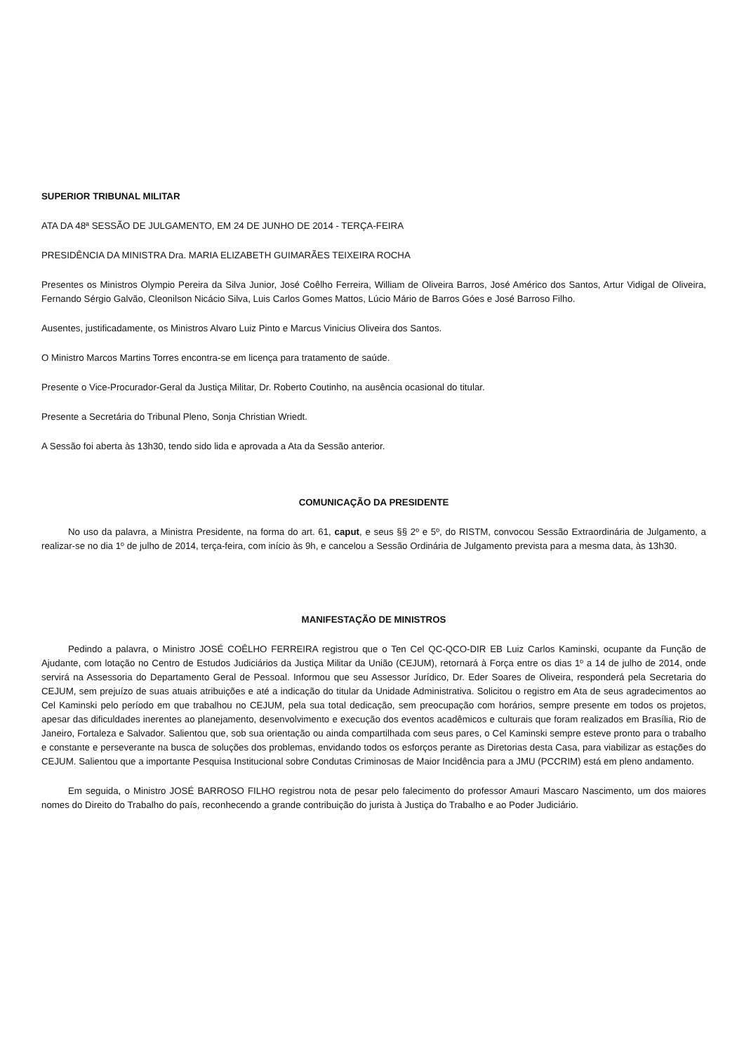SUPERIOR TRIBUNAL MILITAR
ATA DA 48ª SESSÃO DE JULGAMENTO, EM 24 DE JUNHO DE 2014 - TERÇA-FEIRA
PRESIDÊNCIA DA MINISTRA Dra. MARIA ELIZABETH GUIMARÃES TEIXEIRA ROCHA
Presentes os Ministros Olympio Pereira da Silva Junior, José Coêlho Ferreira, William de Oliveira Barros, José Américo dos Santos, Artur Vidigal de Oliveira, Fernando Sérgio Galvão, Cleonilson Nicácio Silva, Luis Carlos Gomes Mattos, Lúcio Mário de Barros Góes e José Barroso Filho.
Ausentes, justificadamente, os Ministros Alvaro Luiz Pinto e Marcus Vinicius Oliveira dos Santos.
O Ministro Marcos Martins Torres encontra-se em licença para tratamento de saúde.
Presente o Vice-Procurador-Geral da Justiça Militar, Dr. Roberto Coutinho, na ausência ocasional do titular.
Presente a Secretária do Tribunal Pleno, Sonja Christian Wriedt.
A Sessão foi aberta às 13h30, tendo sido lida e aprovada a Ata da Sessão anterior.
COMUNICAÇÃO DA PRESIDENTE
No uso da palavra, a Ministra Presidente, na forma do art. 61, caput, e seus §§ 2º e 5º, do RISTM, convocou Sessão Extraordinária de Julgamento, a realizar-se no dia 1º de julho de 2014, terça-feira, com início às 9h, e cancelou a Sessão Ordinária de Julgamento prevista para a mesma data, às 13h30.
MANIFESTAÇÃO DE MINISTROS
Pedindo a palavra, o Ministro JOSÉ COÊLHO FERREIRA registrou que o Ten Cel QC-QCO-DIR EB Luiz Carlos Kaminski, ocupante da Função de Ajudante, com lotação no Centro de Estudos Judiciários da Justiça Militar da União (CEJUM), retornará à Força entre os dias 1º a 14 de julho de 2014, onde servirá na Assessoria do Departamento Geral de Pessoal. Informou que seu Assessor Jurídico, Dr. Eder Soares de Oliveira, responderá pela Secretaria do CEJUM, sem prejuízo de suas atuais atribuições e até a indicação do titular da Unidade Administrativa. Solicitou o registro em Ata de seus agradecimentos ao Cel Kaminski pelo período em que trabalhou no CEJUM, pela sua total dedicação, sem preocupação com horários, sempre presente em todos os projetos, apesar das dificuldades inerentes ao planejamento, desenvolvimento e execução dos eventos acadêmicos e culturais que foram realizados em Brasília, Rio de Janeiro, Fortaleza e Salvador. Salientou que, sob sua orientação ou ainda compartilhada com seus pares, o Cel Kaminski sempre esteve pronto para o trabalho e constante e perseverante na busca de soluções dos problemas, envidando todos os esforços perante as Diretorias desta Casa, para viabilizar as estações do CEJUM. Salientou que a importante Pesquisa Institucional sobre Condutas Criminosas de Maior Incidência para a JMU (PCCRIM) está em pleno andamento.
Em seguida, o Ministro JOSÉ BARROSO FILHO registrou nota de pesar pelo falecimento do professor Amauri Mascaro Nascimento, um dos maiores nomes do Direito do Trabalho do país, reconhecendo a grande contribuição do jurista à Justiça do Trabalho e ao Poder Judiciário.